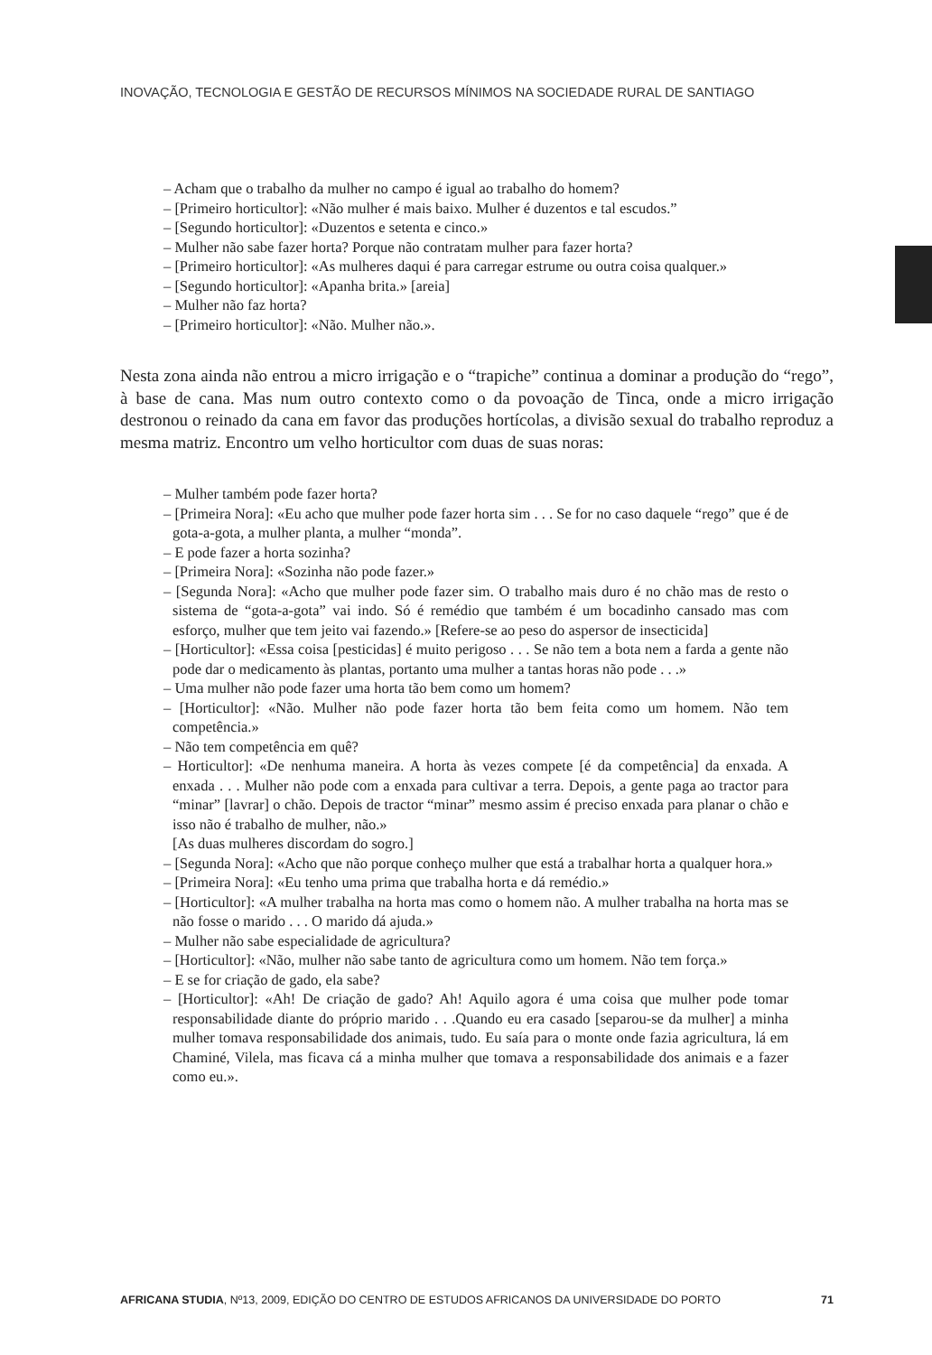INOVAÇÃO, TECNOLOGIA E GESTÃO DE RECURSOS MÍNIMOS NA SOCIEDADE RURAL DE SANTIAGO
– Acham que o trabalho da mulher no campo é igual ao trabalho do homem?
– [Primeiro horticultor]: «Não mulher é mais baixo. Mulher é duzentos e tal escudos.”
– [Segundo horticultor]: «Duzentos e setenta e cinco.»
– Mulher não sabe fazer horta? Porque não contratam mulher para fazer horta?
– [Primeiro horticultor]: «As mulheres daqui é para carregar estrume ou outra coisa qualquer.»
– [Segundo horticultor]: «Apanha brita.» [areia]
– Mulher não faz horta?
– [Primeiro horticultor]: «Não. Mulher não.».
Nesta zona ainda não entrou a micro irrigação e o “trapiche” continua a dominar a produção do “rego”, à base de cana. Mas num outro contexto como o da povoação de Tinca, onde a micro irrigação destronou o reinado da cana em favor das produções hortícolas, a divisão sexual do trabalho reproduz a mesma matriz. Encontro um velho horticultor com duas de suas noras:
– Mulher também pode fazer horta?
– [Primeira Nora]: «Eu acho que mulher pode fazer horta sim . . . Se for no caso daquele “rego” que é de gota-a-gota, a mulher planta, a mulher “monda”.
– E pode fazer a horta sozinha?
– [Primeira Nora]: «Sozinha não pode fazer.»
– [Segunda Nora]: «Acho que mulher pode fazer sim. O trabalho mais duro é no chão mas de resto o sistema de “gota-a-gota” vai indo. Só é remédio que também é um bocadinho cansado mas com esforço, mulher que tem jeito vai fazendo.» [Refere-se ao peso do aspersor de insecticida]
– [Horticultor]: «Essa coisa [pesticidas] é muito perigoso . . . Se não tem a bota nem a farda a gente não pode dar o medicamento às plantas, portanto uma mulher a tantas horas não pode . . .»
– Uma mulher não pode fazer uma horta tão bem como um homem?
– [Horticultor]: «Não. Mulher não pode fazer horta tão bem feita como um homem. Não tem competência.»
– Não tem competência em quê?
– Horticultor]: «De nenhuma maneira. A horta às vezes compete [é da competência] da enxada. A enxada . . . Mulher não pode com a enxada para cultivar a terra. Depois, a gente paga ao tractor para “minar” [lavrar] o chão. Depois de tractor “minar” mesmo assim é preciso enxada para planar o chão e isso não é trabalho de mulher, não.»
[As duas mulheres discordam do sogro.]
– [Segunda Nora]: «Acho que não porque conheço mulher que está a trabalhar horta a qualquer hora.»
– [Primeira Nora]: «Eu tenho uma prima que trabalha horta e dá remédio.»
– [Horticultor]: «A mulher trabalha na horta mas como o homem não. A mulher trabalha na horta mas se não fosse o marido . . . O marido dá ajuda.»
– Mulher não sabe especialidade de agricultura?
– [Horticultor]: «Não, mulher não sabe tanto de agricultura como um homem. Não tem força.»
– E se for criação de gado, ela sabe?
– [Horticultor]: «Ah! De criação de gado? Ah! Aquilo agora é uma coisa que mulher pode tomar responsabilidade diante do próprio marido . . .Quando eu era casado [separou-se da mulher] a minha mulher tomava responsabilidade dos animais, tudo. Eu saía para o monte onde fazia agricultura, lá em Chaminé, Vilela, mas ficava cá a minha mulher que tomava a responsabilidade dos animais e a fazer como eu.».
AFRICANA STUDIA, Nº13, 2009, EDIÇÃO DO CENTRO DE ESTUDOS AFRICANOS DA UNIVERSIDADE DO PORTO 71